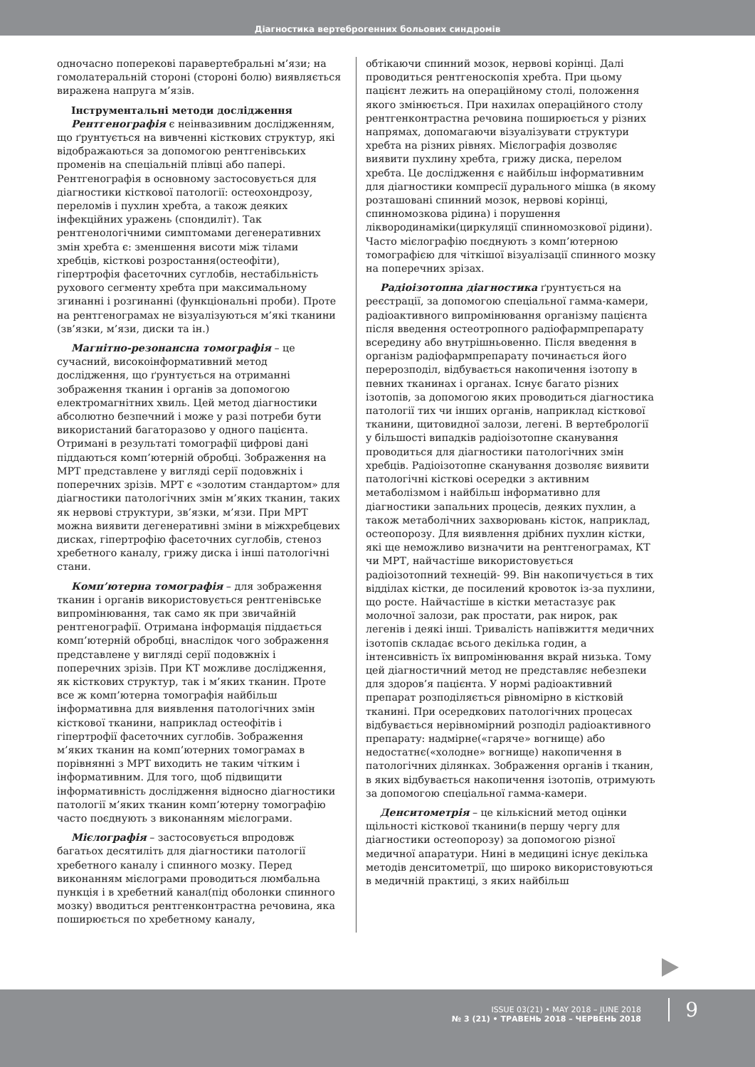Діагностика вертеброгенних больових синдромів
одночасно поперекові паравертебральні м’язи; на гомолатеральній стороні (стороні болю) виявляється виражена напруга м’язів.
Інструментальні методи дослідження
Рентгенографія є неінвазивним дослідженням, що ґрунтується на вивченні кісткових структур, які відображаються за допомогою рентгенівських променів на спеціальній плівці або папері. Рентгенографія в основному застосовується для діагностики кісткової патології: остеохондрозу, переломів і пухлин хребта, а також деяких інфекційних уражень (спондиліт). Так рентгенологічними симптомами дегенеративних змін хребта є: зменшення висоти між тілами хребців, кісткові розростання(остеофіти), гіпертрофія фасеточних суглобів, нестабільність рухового сегменту хребта при максимальному згинанні і розгинанні (функціональні проби). Проте на рентгенограмах не візуалізуються м’які тканини (зв’язки, м’язи, диски та ін.)
Магнітно-резонансна томографія – це сучасний, високоінформативний метод дослідження, що ґрунтується на отриманні зображення тканин і органів за допомогою електромагнітних хвиль. Цей метод діагностики абсолютно безпечний і може у разі потреби бути використаний багаторазово у одного пацієнта. Отримані в результаті томографії цифрові дані піддаються комп’ютерній обробці. Зображення на МРТ представлене у вигляді серії подовжніх і поперечних зрізів. МРТ є «золотим стандартом» для діагностики патологічних змін м’яких тканин, таких як нервові структури, зв’язки, м’язи. При МРТ можна виявити дегенеративні зміни в міжхребцевих дисках, гіпертрофію фасеточних суглобів, стеноз хребетного каналу, грижу диска і інші патологічні стани.
Комп’ютерна томографія – для зображення тканин і органів використовується рентгенівське випромінювання, так само як при звичайній рентгенографії. Отримана інформація піддається комп’ютерній обробці, внаслідок чого зображення представлене у вигляді серії подовжніх і поперечних зрізів. При КТ можливе дослідження, як кісткових структур, так і м’яких тканин. Проте все ж комп’ютерна томографія найбільш інформативна для виявлення патологічних змін кісткової тканини, наприклад остеофітів і гіпертрофії фасеточних суглобів. Зображення м’яких тканин на комп’ютерних томограмах в порівнянні з МРТ виходить не таким чітким і інформативним. Для того, щоб підвищити інформативність дослідження відносно діагностики патології м’яких тканин комп’ютерну томографію часто поєднують з виконанням мієлограми.
Мієлографія – застосовується впродовж багатьох десятиліть для діагностики патології хребетного каналу і спинного мозку. Перед виконанням мієлограми проводиться люмбальна пункція і в хребетний канал(під оболонки спинного мозку) вводиться рентгенконтрастна речовина, яка поширюється по хребетному каналу,
обтікаючи спинний мозок, нервові корінці. Далі проводиться рентгеноскопія хребта. При цьому пацієнт лежить на операційному столі, положення якого змінюється. При нахилах операційного столу рентгенконтрастна речовина поширюється у різних напрямах, допомагаючи візуалізувати структури хребта на різних рівнях. Мієлографія дозволяє виявити пухлину хребта, грижу диска, перелом хребта. Це дослідження є найбільш інформативним для діагностики компресії дурального мішка (в якому розташовані спинний мозок, нервові корінці, спинномозкова рідина) і порушення ліквородинаміки(циркуляції спинномозкової рідини). Часто мієлографію поєднують з комп’ютерною томографією для чіткішої візуалізації спинного мозку на поперечних зрізах.
Радіоізотопна діагностика ґрунтується на реєстрації, за допомогою спеціальної гамма-камери, радіоактивного випромінювання організму пацієнта після введення остеотропного радіофармпрепарату всередину або внутрішньовенно. Після введення в організм радіофармпрепарату починається його перерозподіл, відбувається накопичення ізотопу в певних тканинах і органах. Існує багато різних ізотопів, за допомогою яких проводиться діагностика патології тих чи інших органів, наприклад кісткової тканини, щитовидної залози, легені. В вертебрології у більшості випадків радіоізотопне сканування проводиться для діагностики патологічних змін хребців. Радіоізотопне сканування дозволяє виявити патологічні кісткові осередки з активним метаболізмом і найбільш інформативно для діагностики запальних процесів, деяких пухлин, а також метаболічних захворювань кісток, наприклад, остеопорозу. Для виявлення дрібних пухлин кістки, які ще неможливо визначити на рентгенограмах, КТ чи МРТ, найчастіше використовується радіоізотопний технецій- 99. Він накопичується в тих відділах кістки, де посилений кровоток із-за пухлини, що росте. Найчастіше в кістки метастазує рак молочної залози, рак простати, рак нирок, рак легенів і деякі інші. Тривалість напівжиття медичних ізотопів складає всього декілька годин, а інтенсивність їх випромінювання вкрай низька. Тому цей діагностичний метод не представляє небезпеки для здоров’я пацієнта. У нормі радіоактивний препарат розподіляється рівномірно в кістковій тканині. При осередкових патологічних процесах відбувається нерівномірний розподіл радіоактивного препарату: надмірне(«гаряче» вогнище) або недостатнє(«холодне» вогнище) накопичення в патологічних ділянках. Зображення органів і тканин, в яких відбувається накопичення ізотопів, отримують за допомогою спеціальної гамма-камери.
Денситометрія – це кількісний метод оцінки щільності кісткової тканини(в першу чергу для діагностики остеопорозу) за допомогою різної медичної апаратури. Нині в медицині існує декілька методів денситометрії, що широко використовуються в медичній практиці, з яких найбільш
ISSUE 03(21) • MAY 2018 – JUNE 2018
№ 3 (21) • ТРАВЕНЬ 2018 – ЧЕРВЕНЬ 2018
9